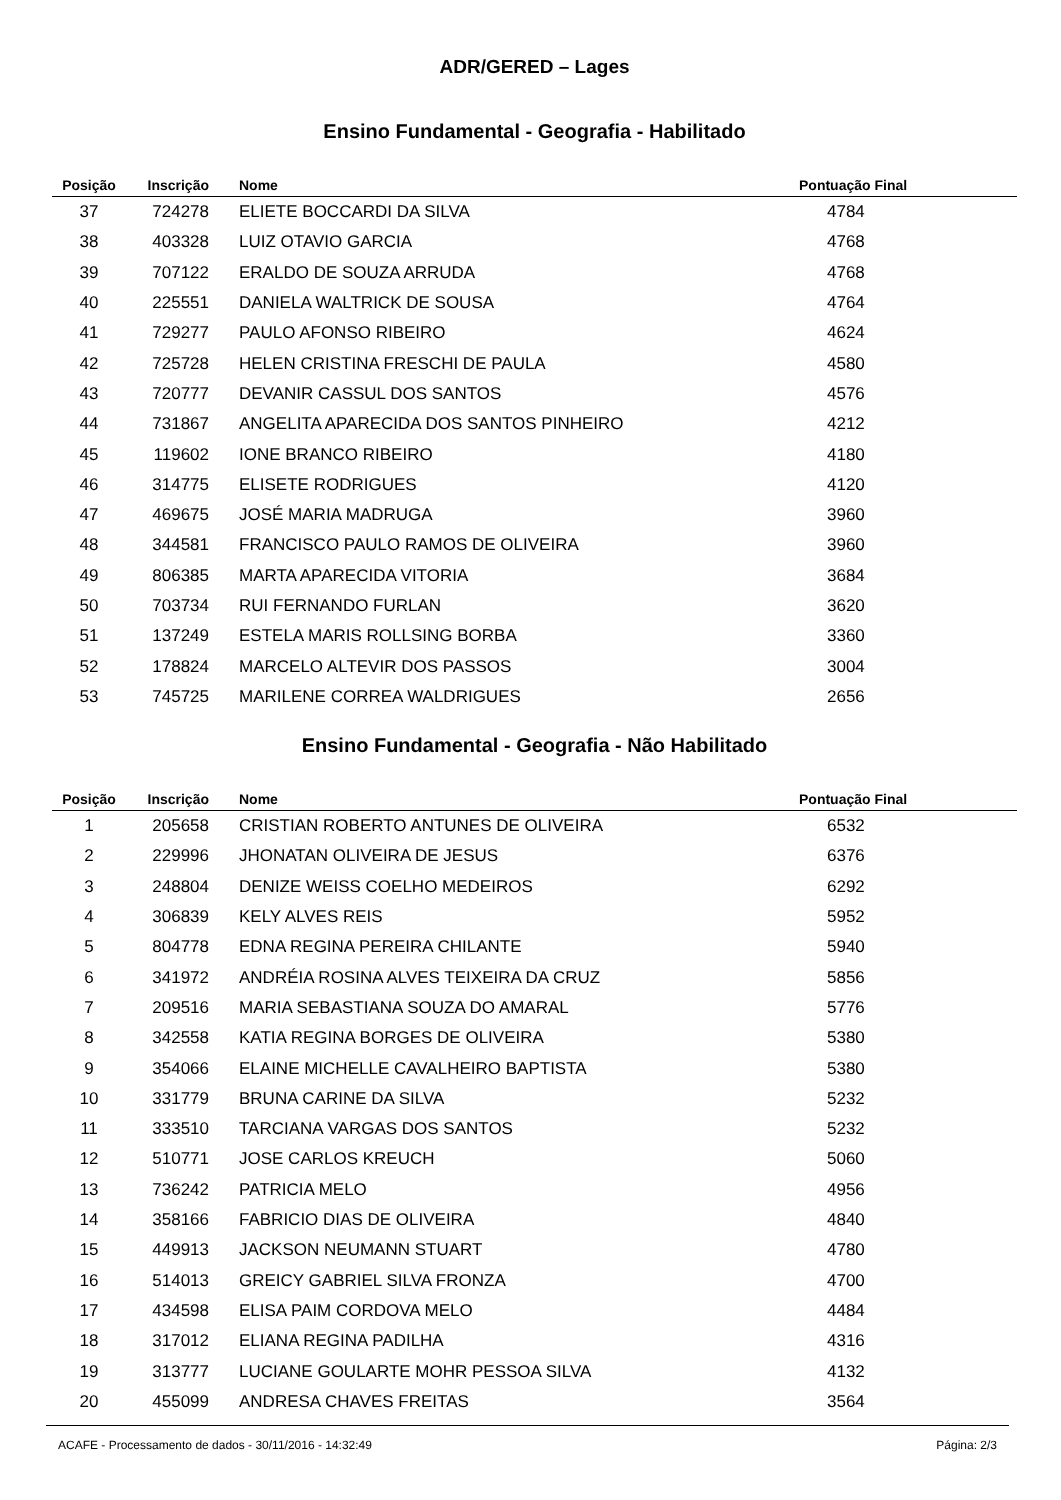ADR/GERED – Lages
Ensino Fundamental - Geografia - Habilitado
| Posição | Inscrição | Nome | Pontuação Final |
| --- | --- | --- | --- |
| 37 | 724278 | ELIETE BOCCARDI DA SILVA | 4784 |
| 38 | 403328 | LUIZ OTAVIO GARCIA | 4768 |
| 39 | 707122 | ERALDO DE SOUZA ARRUDA | 4768 |
| 40 | 225551 | DANIELA WALTRICK DE SOUSA | 4764 |
| 41 | 729277 | PAULO AFONSO RIBEIRO | 4624 |
| 42 | 725728 | HELEN CRISTINA FRESCHI DE PAULA | 4580 |
| 43 | 720777 | DEVANIR CASSUL DOS SANTOS | 4576 |
| 44 | 731867 | ANGELITA APARECIDA DOS SANTOS PINHEIRO | 4212 |
| 45 | 119602 | IONE BRANCO RIBEIRO | 4180 |
| 46 | 314775 | ELISETE RODRIGUES | 4120 |
| 47 | 469675 | JOSÉ MARIA MADRUGA | 3960 |
| 48 | 344581 | FRANCISCO PAULO RAMOS DE OLIVEIRA | 3960 |
| 49 | 806385 | MARTA APARECIDA VITORIA | 3684 |
| 50 | 703734 | RUI FERNANDO FURLAN | 3620 |
| 51 | 137249 | ESTELA MARIS ROLLSING BORBA | 3360 |
| 52 | 178824 | MARCELO ALTEVIR DOS PASSOS | 3004 |
| 53 | 745725 | MARILENE CORREA WALDRIGUES | 2656 |
Ensino Fundamental - Geografia - Não Habilitado
| Posição | Inscrição | Nome | Pontuação Final |
| --- | --- | --- | --- |
| 1 | 205658 | CRISTIAN ROBERTO ANTUNES DE OLIVEIRA | 6532 |
| 2 | 229996 | JHONATAN OLIVEIRA DE JESUS | 6376 |
| 3 | 248804 | DENIZE WEISS COELHO MEDEIROS | 6292 |
| 4 | 306839 | KELY ALVES REIS | 5952 |
| 5 | 804778 | EDNA REGINA PEREIRA CHILANTE | 5940 |
| 6 | 341972 | ANDRÉIA ROSINA ALVES TEIXEIRA DA CRUZ | 5856 |
| 7 | 209516 | MARIA SEBASTIANA SOUZA DO AMARAL | 5776 |
| 8 | 342558 | KATIA REGINA BORGES DE OLIVEIRA | 5380 |
| 9 | 354066 | ELAINE MICHELLE CAVALHEIRO BAPTISTA | 5380 |
| 10 | 331779 | BRUNA CARINE DA SILVA | 5232 |
| 11 | 333510 | TARCIANA VARGAS DOS SANTOS | 5232 |
| 12 | 510771 | JOSE CARLOS KREUCH | 5060 |
| 13 | 736242 | PATRICIA MELO | 4956 |
| 14 | 358166 | FABRICIO DIAS DE OLIVEIRA | 4840 |
| 15 | 449913 | JACKSON NEUMANN STUART | 4780 |
| 16 | 514013 | GREICY GABRIEL SILVA FRONZA | 4700 |
| 17 | 434598 | ELISA PAIM CORDOVA MELO | 4484 |
| 18 | 317012 | ELIANA REGINA PADILHA | 4316 |
| 19 | 313777 | LUCIANE GOULARTE MOHR PESSOA SILVA | 4132 |
| 20 | 455099 | ANDRESA CHAVES FREITAS | 3564 |
ACAFE - Processamento de dados - 30/11/2016 - 14:32:49 Página: 2/3